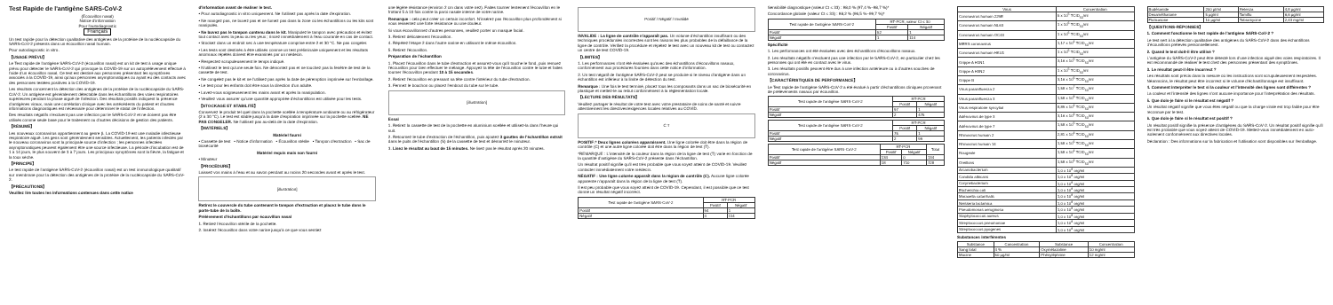Test Rapide de l'antigène SARS-CoV-2
(Écouvillon nasal)
Notice d'information
Pour l'autodiagnostic
Français
Un test rapide pour la détection qualitative des antigènes de la protéine de la nucléocapside du SARS-CoV-2 présents dans un écouvillon nasal humain.
Pour autodiagnostic in vitro.
【USAGE PRÉVU】
Le Test rapide de l'antigène SARS-CoV-2 (écouvillon nasal) est un kit de test à usage unique prévu pour détecter le SARS-CoV-2 qui provoque la COVID-19 sur un autoprélèvement effectué à l'aide d'un écouvillon nasal. Ce test est destiné aux personnes présentant les symptômes associés à la COVID-19, ainsi qu'aux personnes asymptomatiques ou ayant eu des contacts avec des personnes testées positives à la COVID-19.
Les résultats concernent la détection des antigènes de la protéine de la nucléocapside du SARS-CoV-2. Un antigène est généralement détectable dans les échantillons des voies respiratoires supérieures pendant la phase aiguë de l'infection. Des résultats positifs indiquent la présence d'antigènes viraux, mais une corrélation clinique avec les antécédents du patient et d'autres informations diagnostiques est nécessaire pour déterminer le statut de l'infection.
Des résultats négatifs n'excluent pas une infection par le SARS-CoV-2 et ne doivent pas être utilisés comme seule base pour le traitement ou d'autres décisions de gestion des patients.
【RÉSUMÉ】
Les nouveaux coronavirus appartiennent au genre β. La COVID-19 est une maladie infectieuse respiratoire aiguë. Les gens sont généralement sensibles. Actuellement, les patients infectés par le nouveau coronavirus sont la principale source d'infection ; les personnes infectées asymptomatiques peuvent également être une source infectieuse. La période d'incubation est de 1 à 14 jours, le plus souvent de 3 à 7 jours. Les principaux symptômes sont la fièvre, la fatigue et la toux sèche.
【PRINCIPE】
Le test rapide de l'antigène SARS-CoV-2 (écouvillon nasal) est un test immunologique qualitatif sur membrane pour la détection des antigènes de la protéine de la nucléocapside du SARS-CoV-2.
【PRÉCAUTIONS】
Veuillez lire toutes les informations contenues dans cette notice
d'information avant de réaliser le test.
• Pour autodiagnostic in vitro uniquement. Ne l'utilisez pas après la date d'expiration.
• Ne mangez pas, ne buvez pas et ne fumez pas dans la zone où les échantillons ou les kits sont manipulés.
• Ne buvez pas le tampon contenu dans le kit. Manipulez le tampon avec précaution et évitez tout contact avec la peau ou les yeux ; rincez immédiatement à l'eau courante en cas de contact.
• Stockez dans un endroit sec à une température comprise entre 2 et 30 °C. Ne pas congeler.
• Les tests sont destinés à être utilisés comme un test préliminaire uniquement et les résultats anormaux répétés doivent être examinés par un médecin.
• Respectez scrupuleusement le temps indiqué.
• N'utilisez le test qu'une seule fois. Ne démontez pas et ne touchez pas la fenêtre de test de la cassette de test.
• Ne congelez pas le kit et ne l'utilisez pas après la date de péremption imprimée sur l'emballage.
• Le test pour les enfants doit être sous la direction d'un adulte.
• Lavez-vous soigneusement les mains avant et après la manipulation.
• Veuillez vous assurer qu'une quantité appropriée d'échantillons est utilisée pour les tests.
【STOCKAGE ET STABILITÉ】
Conservez le produit tel quel dans la pochette scellée à température ambiante ou au réfrigérateur (2 à 30 °C). Le test est stable jusqu'à la date d'expiration imprimée sur la pochette scellée. NE PAS CONGELER. Ne l'utilisez pas au-delà de la date d'expiration.
【MATÉRIELS】
Matériel fourni
• Cassette de test • Notice d'information • Écouvillon stérile • Tampon d'extraction • Sac de biosécurité
Matériel requis mais non fourni
• Minuteur
【PROCÉDURE】
Laissez vos mains à l'eau et au savon pendant au moins 20 secondes avant et après le test.
[illustration]
Retirez le couvercle du tube contenant le tampon d'extraction et placez le tube dans le porte-tube de la boîte.
Prélèvement d'échantillons par écouvillon nasal
1. Retirez l'écouvillon stérile de la pochette.
2. Insérez l'écouvillon dans votre narine jusqu'à ce que vous sentiez
une légère résistance (environ 2 cm dans votre nez). Faites tourner lentement l'écouvillon en le frottant 5 à 10 fois contre la paroi nasale interne de votre narine.
Remarque : cela peut créer un certain inconfort. N'insérez pas l'écouvillon plus profondément si vous ressentez une forte résistance ou une douleur.
Si vous écouvillonnez d'autres personnes, veuillez porter un masque facial.
3. Retirez délicatement l'écouvillon.
4. Répétez l'étape 2 dans l'autre narine en utilisant le même écouvillon.
5. Retirez l'écouvillon.
Préparation de l'échantillon
1. Placez l'écouvillon dans le tube d'extraction et assurez-vous qu'il touche le fond, puis remuez l'écouvillon pour bien effectuer le mélange. Appuyez la tête de l'écouvillon contre le tube et faites tourner l'écouvillon pendant 10 à 15 secondes.
2. Retirez l'écouvillon en pressant sa tête contre l'intérieur du tube d'extraction.
3. Fermez le bouchon ou placez l'embout du tube sur le tube.
[illustration]
Essai
1. Retirez la cassette de test de la pochette en aluminium scellée et utilisez-la dans l'heure qui suit.
2. Retournez le tube d'extraction de l'échantillon, puis ajoutez 3 gouttes de l'échantillon extrait dans le puits de l'échantillon (S) de la cassette de test et démarrez le minuteur.
3. Lisez le résultat au bout de 15 minutes. Ne lisez pas le résultat après 20 minutes.
Positif / Négatif / Invalide
INVALIDE : La ligne de contrôle n'apparaît pas. Un volume d'échantillon insuffisant ou des techniques procédurales incorrectes sont les raisons les plus probables de la défaillance de la ligne de contrôle. Vérifiez la procédure et répétez le test avec un nouveau kit de test ou contactez un centre de test COVID-19.
【LIMITES】
1. Les performances n'ont été évaluées qu'avec des échantillons d'écouvillons nasaux, conformément aux procédures fournies dans cette notice d'information.
2. Un test négatif de l'antigène SARS-CoV-2 peut se produire si le niveau d'antigène dans un échantillon est inférieur à la limite de détection du test.
Remarque : Une fois le test terminé, placez tous les composants dans un sac de biosécurité en plastique et mettez-le au rebut conformément à la réglementation locale.
【LECTURE DES RÉSULTATS】
Veuillez partager le résultat de votre test avec votre prestataire de soins de santé et suivre attentivement les directives/exigences locales relatives au COVID.
C T
POSITIF:* Deux lignes colorées apparaissent. Une ligne colorée doit être dans la région de contrôle (C) et une autre ligne colorée doit être dans la région de test (T).
*REMARQUE : L'intensité de la couleur dans la région de la ligne de test (T) varie en fonction de la quantité d'antigène du SARS-CoV-2 présente dans l'échantillon.
Un résultat positif signifie qu'il est très probable que vous soyez atteint de COVID-19. Veuillez contacter immédiatement votre médecin.
NÉGATIF : Une ligne colorée apparaît dans la région de contrôle (C). Aucune ligne colorée apparente n'apparaît dans la région de la ligne de test (T).
Il est peu probable que vous soyez atteint de COVID-19. Cependant, il est possible que ce test donne un résultat négatif incorrect.
| Test rapide de l'antigène SARS-CoV-2 | RT-PCR | |
| --- | --- | --- |
| | Positif | Négatif |
| Positif | 94 | 1 |
| Négatif | 4 | 114 |
Sensibilité diagnostique (valeur Ct ≤ 33) : 98,0 % (97,4 %~98,7 %)*
Concordance globale (valeur Ct ≤ 33) : 98,2 % (96,5 %~99,7 %)*
| Test rapide de l'antigène SARS-CoV-2 | RT-PCR, valeur Ct ≤ 30 | |
| --- | --- | --- |
| | Positif | Négatif |
| Positif | 52 | 1 |
| Négatif | 1 | 114 |
Spécificité
1. Les performances ont été évaluées avec des échantillons d'écouvillons nasaux.
2. Les résultats négatifs n'excluent pas une infection par le SARS-CoV-2, en particulier chez les personnes qui ont été en contact avec le virus.
3. Les résultats positifs peuvent être dus à une infection antérieure ou à d'autres souches de coronavirus.
【CARACTÉRISTIQUES DE PERFORMANCE】
Le Test rapide de l'antigène SARS-CoV-2 a été évalué à partir d'échantillons cliniques provenant de prélèvements nasaux par écouvillon.
| Test rapide de l'antigène SARS-CoV-2 | RT-PCR | |
| --- | --- | --- |
| | Positif | Négatif |
| Positif | 97 | 1 |
| Négatif | 2 | 475 |
| Test rapide de l'antigène SARS-CoV-2 | RT-PCR | |
| --- | --- | --- |
| | Positif | Négatif |
| Positif | 75 | 1 |
| Négatif | 2 | 99 |
| Test rapide de l'antigène SARS-CoV-2 | RT-PCR | | Total |
| --- | --- | --- | --- |
| | Positif | Négatif | |
| Positif | 134 | 0 | 134 |
| Négatif | 18 | 710 | 728 |
| Virus | Concentration |
| --- | --- |
| Coronavirus humain 229E | 5 x 10<sup>5</sup> TCID<sub>50</sub>/ml |
| Coronavirus humain NL63 | 1 x 10<sup>6</sup> TCID<sub>50</sub>/ml |
| Coronavirus humain OC43 | 1 x 10<sup>6</sup> TCID<sub>50</sub>/ml |
| MERS coronavirus | 1,17 x 10<sup>4</sup> TCID<sub>50</sub>/ml |
| Coronavirus humain HKU1 | 1 x 10<sup>6</sup> TCID<sub>50</sub>/ml |
| Grippe A H1N1 | 3,16 x 10<sup>5</sup> TCID<sub>50</sub>/ml |
| Grippe A H3N2 | 1 x 10<sup>5</sup> TCID<sub>50</sub>/ml |
| Grippe B | 3,16 x 10<sup>6</sup> TCID<sub>50</sub>/ml |
| Virus parainfluenza 2 | 1,58 x 10<sup>7</sup> TCID<sub>50</sub>/ml |
| Virus parainfluenza 3 | 1,58 x 10<sup>8</sup> TCID<sub>50</sub>/ml |
| Virus respiratoire syncytial | 8,89 x 10<sup>4</sup> TCID<sub>50</sub>/ml |
| Adénovirus de type 3 | 3,16 x 10<sup>4</sup> TCID<sub>50</sub>/ml |
| Adénovirus de type 7 | 1,58 x 10<sup>5</sup> TCID<sub>50</sub>/ml |
| Rhinovirus humain 2 | 2,81 x 10<sup>4</sup> TCID<sub>50</sub>/ml |
| Rhinovirus humain 14 | 1,58 x 10<sup>6</sup> TCID<sub>50</sub>/ml |
| Rougeole | 1,58 x 10<sup>4</sup> TCID<sub>50</sub>/ml |
| Oreillons | 1,58 x 10<sup>4</sup> TCID<sub>50</sub>/ml |
| Arcanobacterium | 1,0 x 10<sup>8</sup> org/ml |
| Candida albicans | 1,0 x 10<sup>8</sup> org/ml |
| Corynebacterium | 1,0 x 10<sup>8</sup> org/ml |
| Escherichia coli | 1,0 x 10<sup>8</sup> org/ml |
| Moraxella catarrhalis | 1,0 x 10<sup>8</sup> org/ml |
| Neisseria lactamica | 1,0 x 10<sup>8</sup> org/ml |
| Pseudomonas aeruginosa | 1,0 x 10<sup>8</sup> org/ml |
| Staphylococcus aureus | 1,0 x 10<sup>8</sup> org/ml |
| Streptococcus pneumoniae | 1,0 x 10<sup>8</sup> org/ml |
| Streptococcus pyogenes | 1,0 x 10<sup>8</sup> org/ml |
Substances interférentes
| Substance | Concentration | Substance | Concentration |
| --- | --- | --- | --- |
| Sang total | 4 % | Oxymétazoline | 10 mg/ml |
| Mucine | 50 µg/ml | Phényléphrine | 12 mg/ml |
| Budésonide | 200 µl/ml | Relenza | 4,8 µg/ml |
| Dexaméthasone | 5 µg/ml | Tamiflu | 6,6 µg/ml |
| Fluticasone | 10 µg/ml | Tobramycine | 2,43 mg/ml |
【QUESTIONS-RÉPONSES】
1. Comment fonctionne le test rapide de l'antigène SARS-CoV-2 ?
Le test sert à la détection qualitative des antigènes du SARS-CoV-2 dans des échantillons d'écouvillons prélevés personnellement.
2. Quand le test doit-il être utilisé ?
L'antigène du SARS-CoV-2 peut être détecté lors d'une infection aiguë des voies respiratoires. Il est recommandé de réaliser le test chez des personnes présentant des symptômes.
3. Le résultat peut-il être incorrect ?
Les résultats sont précis dans la mesure où les instructions sont scrupuleusement respectées. Néanmoins, le résultat peut être incorrect si le volume d'échantillonnage est insuffisant.
4. Comment interpréter le test si la couleur et l'intensité des lignes sont différentes ?
La couleur et l'intensité des lignes n'ont aucune importance pour l'interprétation des résultats.
5. Que dois-je faire si le résultat est négatif ?
Un résultat négatif signifie que vous êtes négatif ou que la charge virale est trop faible pour être reconnue par le test.
6. Que dois-je faire si le résultat est positif ?
Un résultat positif signifie la présence d'antigènes du SARS-CoV-2. Un résultat positif signifie qu'il est très probable que vous soyez atteint de COVID-19. Mettez-vous immédiatement en auto-isolement conformément aux directives locales.
Déclaration : Des informations sur la fabrication et l'utilisation sont disponibles sur l'emballage.